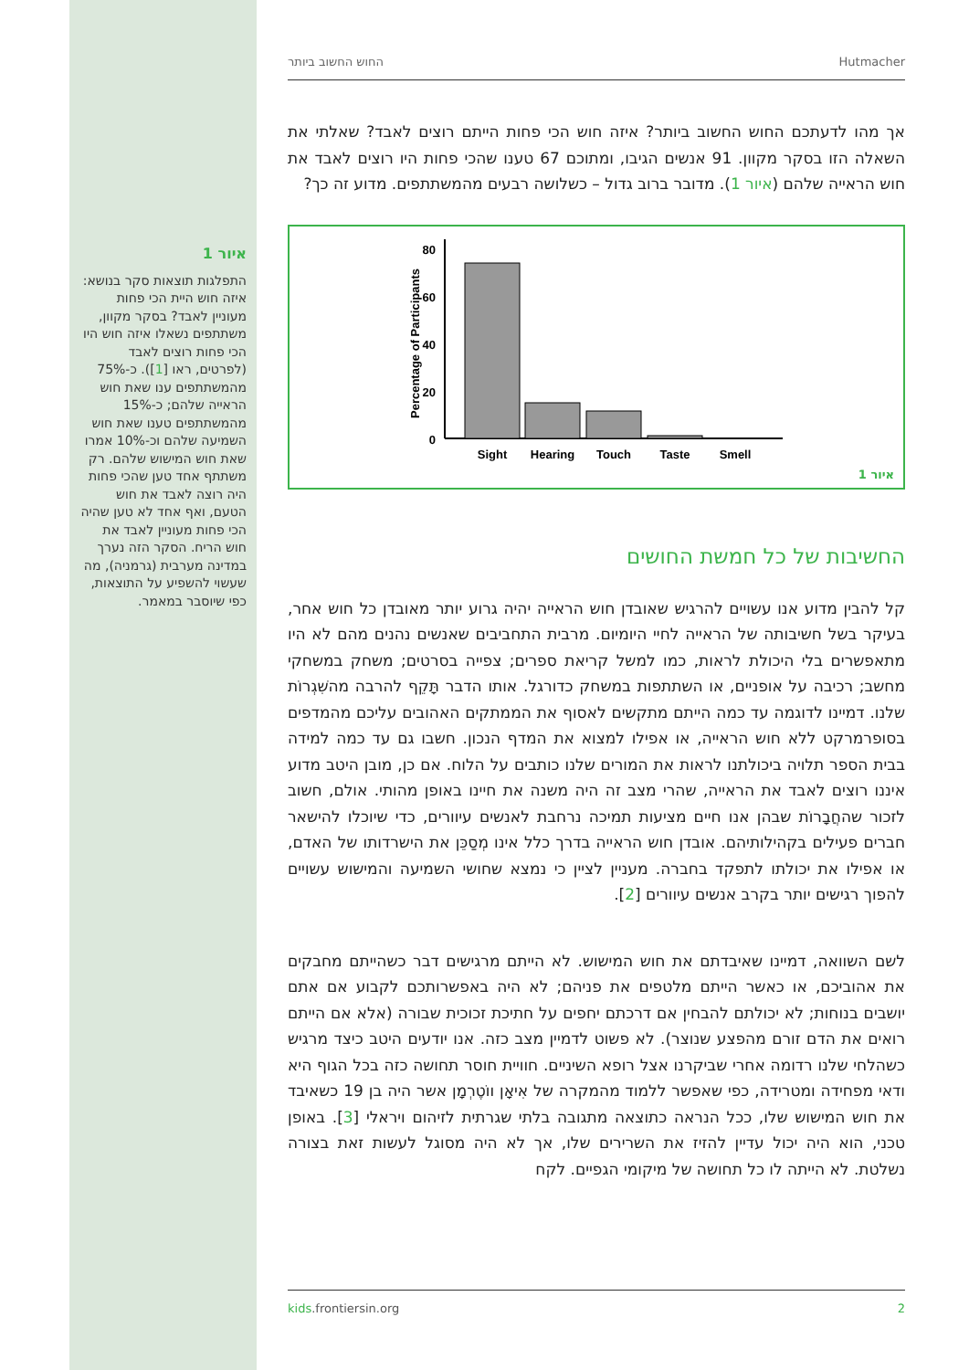איור 1
התפלגות תוצאות סקר בנושא: איזה חוש היית הכי פחות מעוניין לאבד? בסקר מקוון, משתתפים נשאלו איזה חוש היו הכי פחות רוצים לאבד (לפרטים, ראו [1]). כ-75% מהמשתתפים ענו שאת חוש הראייה שלהם; כ-15% מהמשתתפים טענו שאת חוש השמיעה שלהם וכ-10% אמרו שאת חוש המישוש שלהם. רק משתתף אחד טען שהכי פחות היה רוצה לאבד את חוש הטעם, ואף אחד לא טען שהיה הכי פחות מעוניין לאבד את חוש הריח. הסקר הזה נערך במדינה מערבית (גרמניה), מה שעשוי להשפיע על התוצאות, כפי שיוסבר במאמר.
Hutmacher החוש החשוב ביותר
אך מהו לדעתכם החוש החשוב ביותר? איזה חוש הכי פחות הייתם רוצים לאבד? שאלתי את השאלה הזו בסקר מקוון. 91 אנשים הגיבו, ומתוכם 67 טענו שהכי פחות היו רוצים לאבד את חוש הראייה שלהם (איור 1). מדובר ברוב גדול – כשלושה רבעים מהמשתתפים. מדוע זה כך?
80
60
40
20
0
Percentage of Participants
Sight
Hearing
Touch
Taste
Smell
איור 1
החשיבות של כל חמשת החושים
קל להבין מדוע אנו עשויים להרגיש שאובדן חוש הראייה יהיה גרוע יותר מאובדן כל חוש אחר, בעיקר בשל חשיבותה של הראייה לחיי היומיום. מרבית התחביבים שאנשים נהנים מהם לא היו מתאפשרים בלי היכולת לראות, כמו למשל קריאת ספרים; צפייה בסרטים; משחק במשחקי מחשב; רכיבה על אופניים, או השתתפות במשחק כדורגל. אותו הדבר תָּקֵף להרבה מהשִׁגְרוֹת שלנו. דמיינו לדוגמה עד כמה הייתם מתקשים לאסוף את הממתקים האהובים עליכם מהמדפים בסופרמרקט ללא חוש הראייה, או אפילו למצוא את המדף הנכון. חשבו גם עד כמה למידה בבית הספר תלויה ביכולתנו לראות את המורים שלנו כותבים על הלוח. אם כן, מובן היטב מדוע איננו רוצים לאבד את הראייה, שהרי מצב זה היה משנה את חיינו באופן מהותי. אולם, חשוב לזכור שהחֲבָרוֹת שבהן אנו חיים מציעות תמיכה נרחבת לאנשים עיוורים, כדי שיוכלו להישאר חברים פעילים בקהילותיהם. אובדן חוש הראייה בדרך כלל אינו מְסַכֵּן את הישרדותו של האדם, או אפילו את יכולתו לתפקד בחברה. מעניין לציין כי נמצא שחושי השמיעה והמישוש עשויים להפוך רגישים יותר בקרב אנשים עיוורים [2].
לשם השוואה, דמיינו שאיבדתם את חוש המישוש. לא הייתם מרגישים דבר כשהייתם מחבקים את אהוביכם, או כאשר הייתם מלטפים את פניהם; לא היה באפשרותכם לקבוע אם אתם יושבים בנוחות; לא יכולתם להבחין אם דרכתם יחפים על חתיכת זכוכית שבורה (אלא אם הייתם רואים את הדם זורם מהפצע שנוצר). לא פשוט לדמיין מצב כזה. אנו יודעים היטב כיצד מרגיש כשהלחי שלנו רדומה אחרי שביקרנו אצל רופא השיניים. חוויית חוסר תחושה כזה בכל הגוף היא ודאי מפחידה ומטרידה, כפי שאפשר ללמוד מהמקרה של אִיאָן ווֹטֶרְמָן אשר היה בן 19 כשאיבד את חוש המישוש שלו, ככל הנראה כתוצאה מתגובה בלתי שגרתית לזיהום ויראלי [3]. באופן טכני, הוא היה יכול עדיין להזיז את השרירים שלו, אך לא היה מסוגל לעשות זאת בצורה נשלטת. לא הייתה לו כל תחושה של מיקומי הגפיים. לקח
kids.frontiersin.org 2